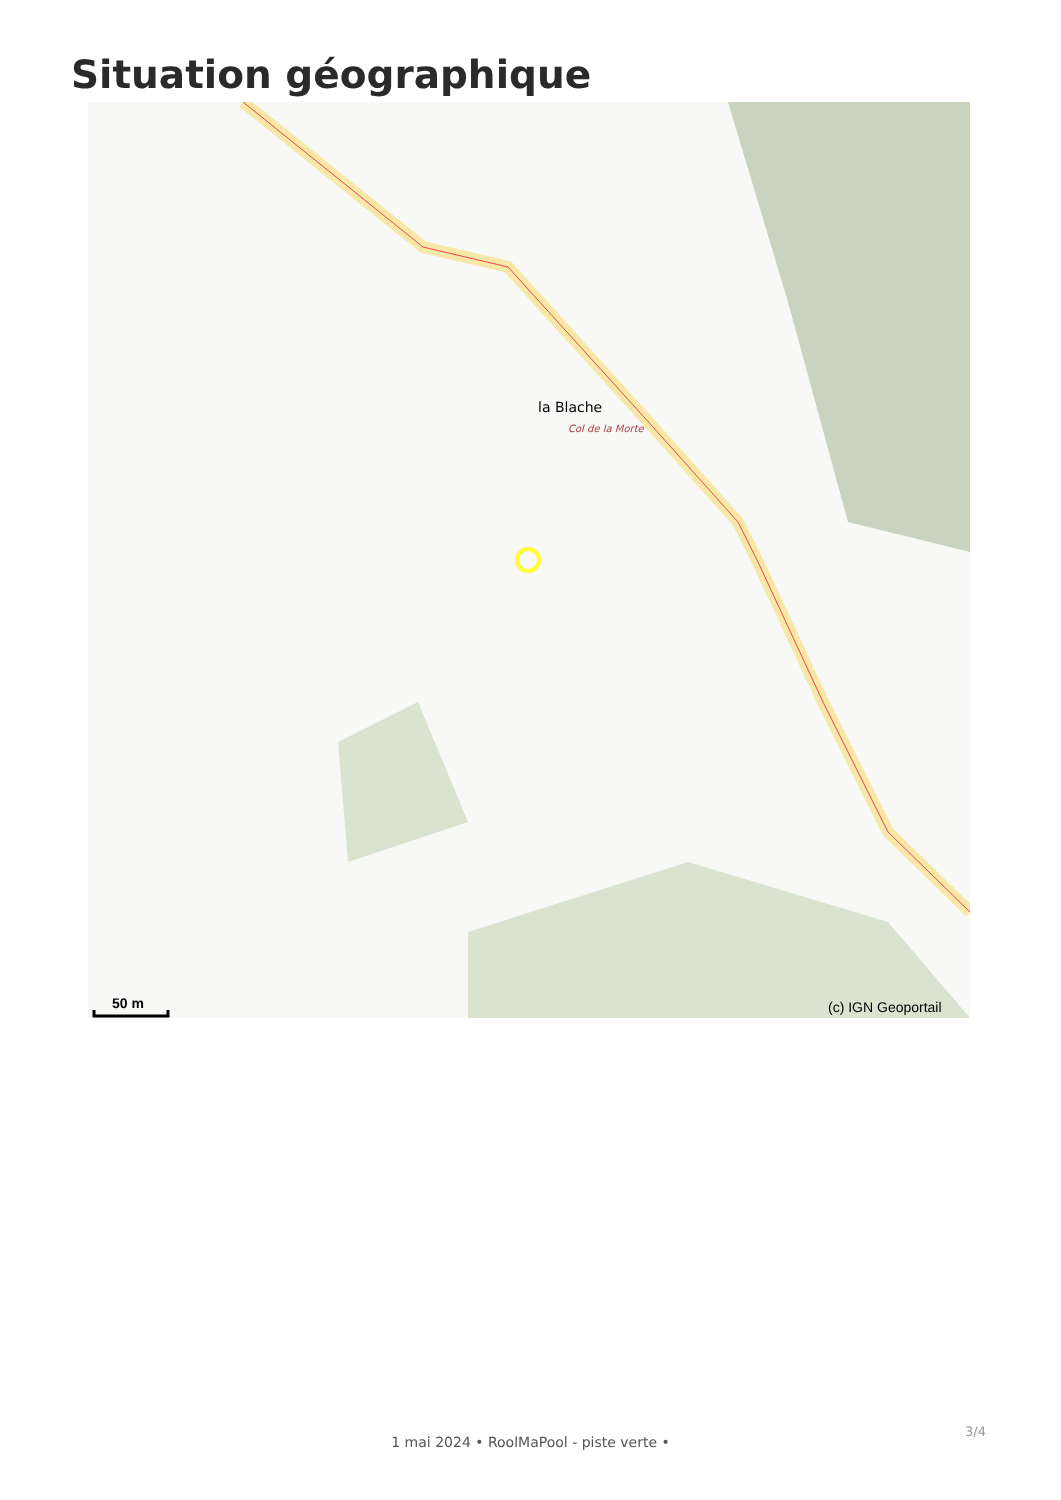Situation géographique
la Blache
Col de la Morte
(c) IGN Geoportail
50 m
3/4
1 mai 2024 • RoolMaPool - piste verte •